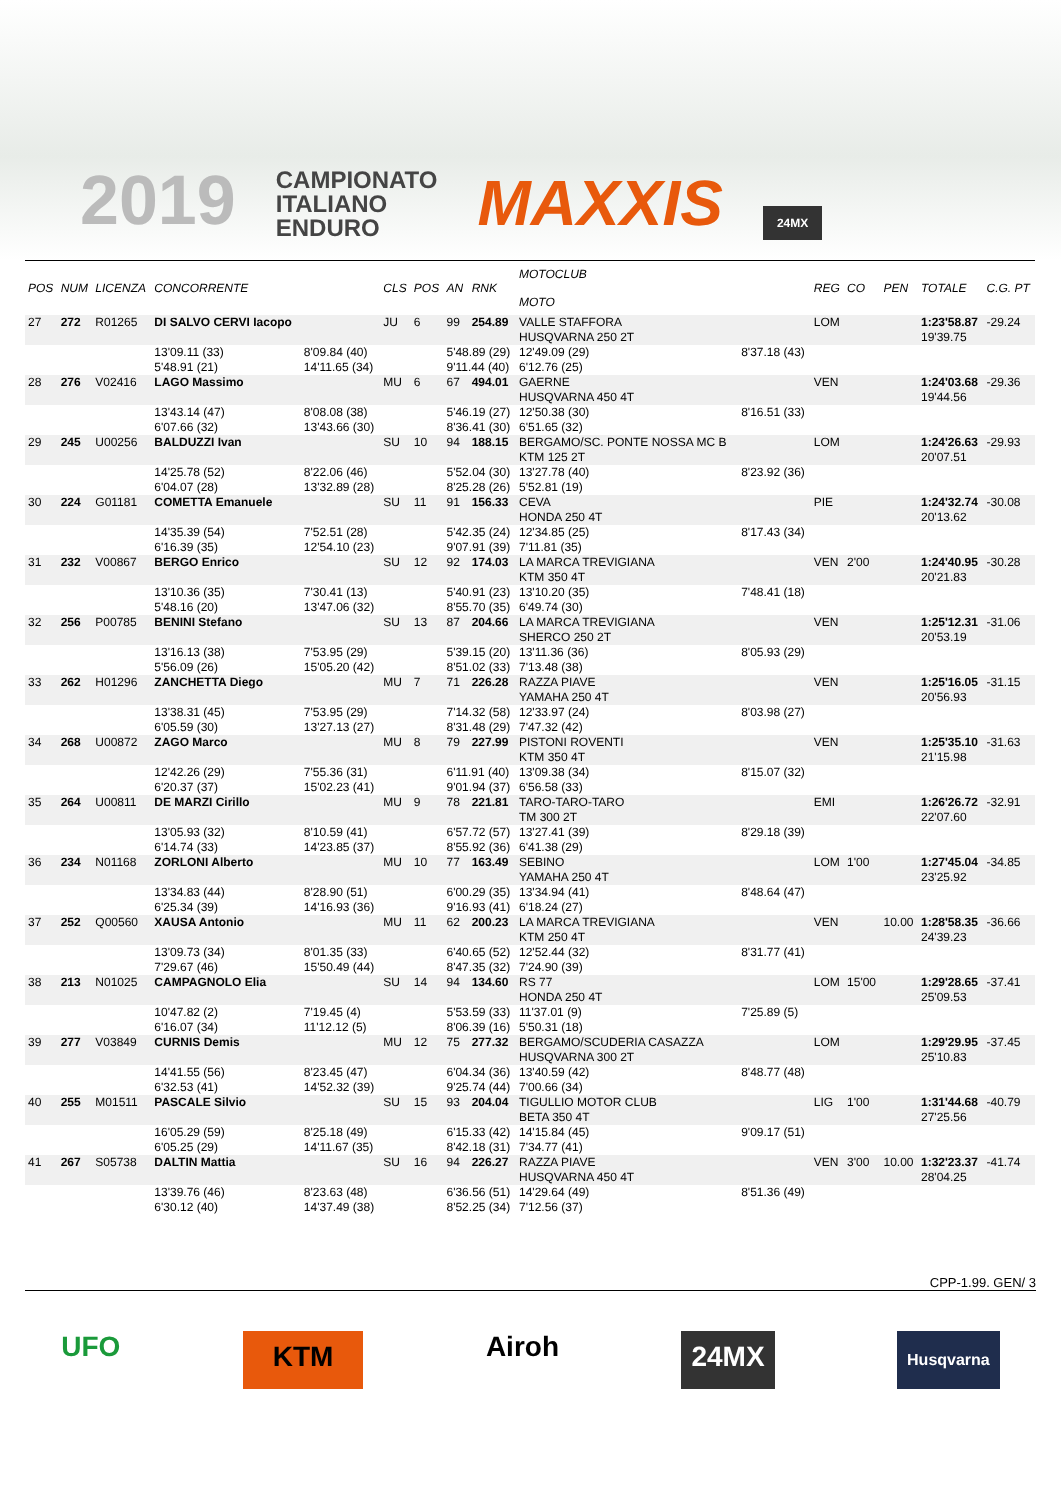2019
CAMPIONATO
ITALIANO
ENDURO
MAXXIS
24MX
| POS | NUM | LICENZA | CONCORRENTE | | CLS | POS | AN | RNK | MOTOCLUB MOTO | | REG | CO | PEN | TOTALE | C.G. PT |
| --- | --- | --- | --- | --- | --- | --- | --- | --- | --- | --- | --- | --- | --- | --- | --- |
| 27 | 272 | R01265 | DI SALVO CERVI Iacopo | | JU | 6 | 99 | 254.89 | VALLE STAFFORA HUSQVARNA 250 2T | | LOM | | | 1:23'58.87 19'39.75 | -29.24 |
| | | | 13'09.11 (33) 5'48.91 (21) | 8'09.84 (40) 14'11.65 (34) | | | 5'48.89 (29) 9'11.44 (40) | | 12'49.09 (29) 6'12.76 (25) | 8'37.18 (43) | | | | | |
| 28 | 276 | V02416 | LAGO Massimo | | MU | 6 | 67 | 494.01 | GAERNE HUSQVARNA 450 4T | | VEN | | | 1:24'03.68 19'44.56 | -29.36 |
| | | | 13'43.14 (47) 6'07.66 (32) | 8'08.08 (38) 13'43.66 (30) | | | 5'46.19 (27) 8'36.41 (30) | | 12'50.38 (30) 6'51.65 (32) | 8'16.51 (33) | | | | | |
| 29 | 245 | U00256 | BALDUZZI Ivan | | SU | 10 | 94 | 188.15 | BERGAMO/SC. PONTE NOSSA MC B KTM 125 2T | | LOM | | | 1:24'26.63 20'07.51 | -29.93 |
| | | | 14'25.78 (52) 6'04.07 (28) | 8'22.06 (46) 13'32.89 (28) | | | 5'52.04 (30) 8'25.28 (26) | | 13'27.78 (40) 5'52.81 (19) | 8'23.92 (36) | | | | | |
| 30 | 224 | G01181 | COMETTA Emanuele | | SU | 11 | 91 | 156.33 | CEVA HONDA 250 4T | | PIE | | | 1:24'32.74 20'13.62 | -30.08 |
| | | | 14'35.39 (54) 6'16.39 (35) | 7'52.51 (28) 12'54.10 (23) | | | 5'42.35 (24) 9'07.91 (39) | | 12'34.85 (25) 7'11.81 (35) | 8'17.43 (34) | | | | | |
| 31 | 232 | V00867 | BERGO Enrico | | SU | 12 | 92 | 174.03 | LA MARCA TREVIGIANA KTM 350 4T | | VEN | 2'00 | | 1:24'40.95 20'21.83 | -30.28 |
| | | | 13'10.36 (35) 5'48.16 (20) | 7'30.41 (13) 13'47.06 (32) | | | 5'40.91 (23) 8'55.70 (35) | | 13'10.20 (35) 6'49.74 (30) | 7'48.41 (18) | | | | | |
| 32 | 256 | P00785 | BENINI Stefano | | SU | 13 | 87 | 204.66 | LA MARCA TREVIGIANA SHERCO 250 2T | | VEN | | | 1:25'12.31 20'53.19 | -31.06 |
| | | | 13'16.13 (38) 5'56.09 (26) | 7'53.95 (29) 15'05.20 (42) | | | 5'39.15 (20) 8'51.02 (33) | | 13'11.36 (36) 7'13.48 (38) | 8'05.93 (29) | | | | | |
| 33 | 262 | H01296 | ZANCHETTA Diego | | MU | 7 | 71 | 226.28 | RAZZA PIAVE YAMAHA 250 4T | | VEN | | | 1:25'16.05 20'56.93 | -31.15 |
| | | | 13'38.31 (45) 6'05.59 (30) | 7'53.95 (29) 13'27.13 (27) | | | 7'14.32 (58) 8'31.48 (29) | | 12'33.97 (24) 7'47.32 (42) | 8'03.98 (27) | | | | | |
| 34 | 268 | U00872 | ZAGO Marco | | MU | 8 | 79 | 227.99 | PISTONI ROVENTI KTM 350 4T | | VEN | | | 1:25'35.10 21'15.98 | -31.63 |
| | | | 12'42.26 (29) 6'20.37 (37) | 7'55.36 (31) 15'02.23 (41) | | | 6'11.91 (40) 9'01.94 (37) | | 13'09.38 (34) 6'56.58 (33) | 8'15.07 (32) | | | | | |
| 35 | 264 | U00811 | DE MARZI Cirillo | | MU | 9 | 78 | 221.81 | TARO-TARO-TARO TM 300 2T | | EMI | | | 1:26'26.72 22'07.60 | -32.91 |
| | | | 13'05.93 (32) 6'14.74 (33) | 8'10.59 (41) 14'23.85 (37) | | | 6'57.72 (57) 8'55.92 (36) | | 13'27.41 (39) 6'41.38 (29) | 8'29.18 (39) | | | | | |
| 36 | 234 | N01168 | ZORLONI Alberto | | MU | 10 | 77 | 163.49 | SEBINO YAMAHA 250 4T | | LOM | 1'00 | | 1:27'45.04 23'25.92 | -34.85 |
| | | | 13'34.83 (44) 6'25.34 (39) | 8'28.90 (51) 14'16.93 (36) | | | 6'00.29 (35) 9'16.93 (41) | | 13'34.94 (41) 6'18.24 (27) | 8'48.64 (47) | | | | | |
| 37 | 252 | Q00560 | XAUSA Antonio | | MU | 11 | 62 | 200.23 | LA MARCA TREVIGIANA KTM 250 4T | | VEN | | 10.00 | 1:28'58.35 24'39.23 | -36.66 |
| | | | 13'09.73 (34) 7'29.67 (46) | 8'01.35 (33) 15'50.49 (44) | | | 6'40.65 (52) 8'47.35 (32) | | 12'52.44 (32) 7'24.90 (39) | 8'31.77 (41) | | | | | |
| 38 | 213 | N01025 | CAMPAGNOLO Elia | | SU | 14 | 94 | 134.60 | RS 77 HONDA 250 4T | | LOM | 15'00 | | 1:29'28.65 25'09.53 | -37.41 |
| | | | 10'47.82 (2) 6'16.07 (34) | 7'19.45 (4) 11'12.12 (5) | | | 5'53.59 (33) 8'06.39 (16) | | 11'37.01 (9) 5'50.31 (18) | 7'25.89 (5) | | | | | |
| 39 | 277 | V03849 | CURNIS Demis | | MU | 12 | 75 | 277.32 | BERGAMO/SCUDERIA CASAZZA HUSQVARNA 300 2T | | LOM | | | 1:29'29.95 25'10.83 | -37.45 |
| | | | 14'41.55 (56) 6'32.53 (41) | 8'23.45 (47) 14'52.32 (39) | | | 6'04.34 (36) 9'25.74 (44) | | 13'40.59 (42) 7'00.66 (34) | 8'48.77 (48) | | | | | |
| 40 | 255 | M01511 | PASCALE Silvio | | SU | 15 | 93 | 204.04 | TIGULLIO MOTOR CLUB BETA 350 4T | | LIG | 1'00 | | 1:31'44.68 27'25.56 | -40.79 |
| | | | 16'05.29 (59) 6'05.25 (29) | 8'25.18 (49) 14'11.67 (35) | | | 6'15.33 (42) 8'42.18 (31) | | 14'15.84 (45) 7'34.77 (41) | 9'09.17 (51) | | | | | |
| 41 | 267 | S05738 | DALTIN Mattia | | SU | 16 | 94 | 226.27 | RAZZA PIAVE HUSQVARNA 450 4T | | VEN | 3'00 | 10.00 | 1:32'23.37 28'04.25 | -41.74 |
| | | | 13'39.76 (46) 6'30.12 (40) | 8'23.63 (48) 14'37.49 (38) | | | 6'36.56 (51) 8'52.25 (34) | | 14'29.64 (49) 7'12.56 (37) | 8'51.36 (49) | | | | | |
CPP-1.99. GEN/ 3
UFO KTM Airoh 24MX Husqvarna